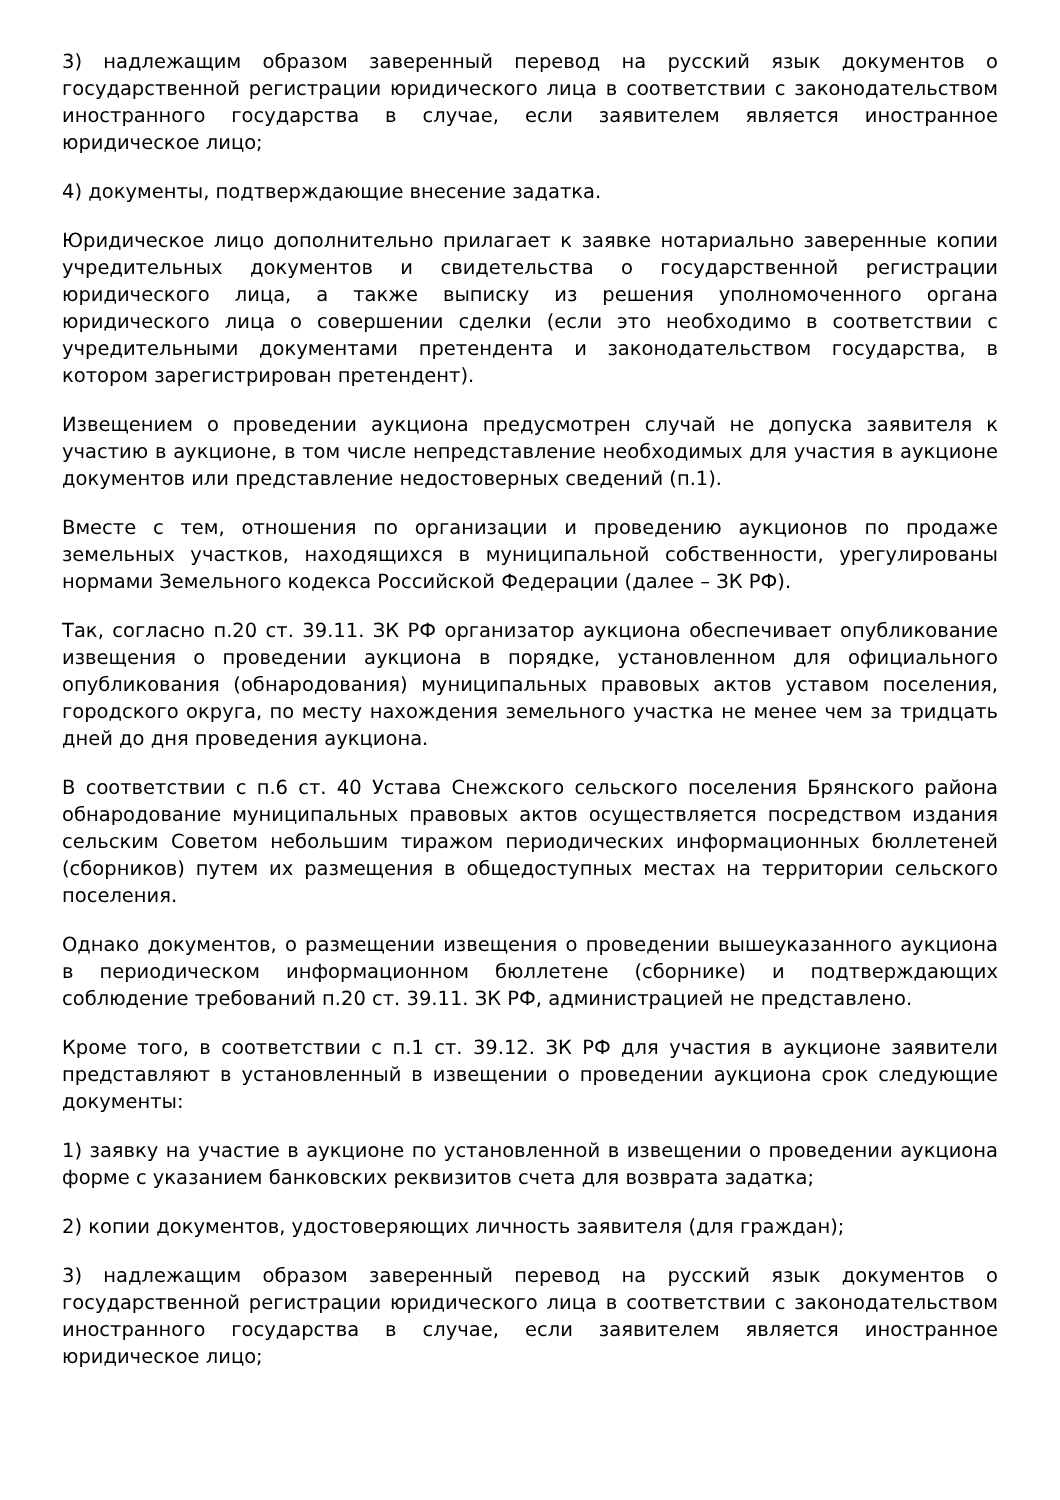3) надлежащим образом заверенный перевод на русский язык документов о государственной регистрации юридического лица в соответствии с законодательством иностранного государства в случае, если заявителем является иностранное юридическое лицо;
4) документы, подтверждающие внесение задатка.
Юридическое лицо дополнительно прилагает к заявке нотариально заверенные копии учредительных документов и свидетельства о государственной регистрации юридического лица, а также выписку из решения уполномоченного органа юридического лица о совершении сделки (если это необходимо в соответствии с учредительными документами претендента и законодательством государства, в котором зарегистрирован претендент).
Извещением о проведении аукциона предусмотрен случай не допуска заявителя к участию в аукционе, в том числе непредставление необходимых для участия в аукционе документов или представление недостоверных сведений (п.1).
Вместе с тем, отношения по организации и проведению аукционов по продаже земельных участков, находящихся в муниципальной собственности, урегулированы нормами Земельного кодекса Российской Федерации (далее – ЗК РФ).
Так, согласно п.20 ст. 39.11. ЗК РФ организатор аукциона обеспечивает опубликование извещения о проведении аукциона в порядке, установленном для официального опубликования (обнародования) муниципальных правовых актов уставом поселения, городского округа, по месту нахождения земельного участка не менее чем за тридцать дней до дня проведения аукциона.
В соответствии с п.6 ст. 40 Устава Снежского сельского поселения Брянского района обнародование муниципальных правовых актов осуществляется посредством издания сельским Советом небольшим тиражом периодических информационных бюллетеней (сборников) путем их размещения в общедоступных местах на территории сельского поселения.
Однако документов, о размещении извещения о проведении вышеуказанного аукциона в периодическом информационном бюллетене (сборнике) и подтверждающих соблюдение требований п.20 ст. 39.11. ЗК РФ, администрацией не представлено.
Кроме того, в соответствии с п.1 ст. 39.12. ЗК РФ для участия в аукционе заявители представляют в установленный в извещении о проведении аукциона срок следующие документы:
1) заявку на участие в аукционе по установленной в извещении о проведении аукциона форме с указанием банковских реквизитов счета для возврата задатка;
2) копии документов, удостоверяющих личность заявителя (для граждан);
3) надлежащим образом заверенный перевод на русский язык документов о государственной регистрации юридического лица в соответствии с законодательством иностранного государства в случае, если заявителем является иностранное юридическое лицо;